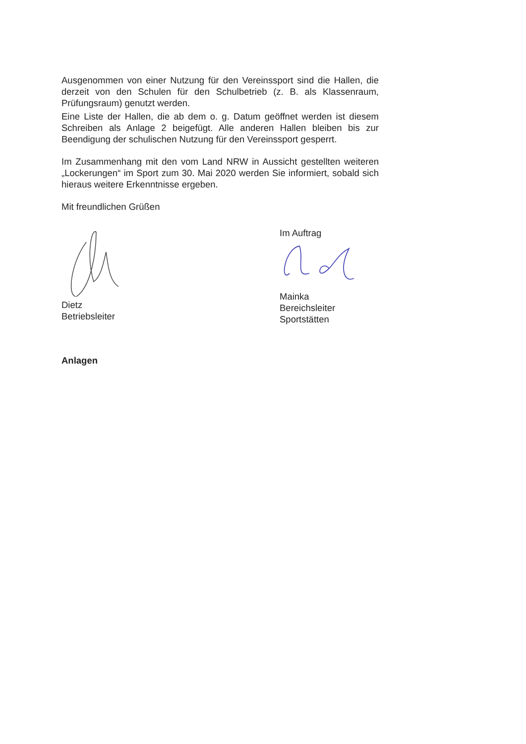Ausgenommen von einer Nutzung für den Vereinssport sind die Hallen, die derzeit von den Schulen für den Schulbetrieb (z. B. als Klassenraum, Prüfungsraum) genutzt werden.
Eine Liste der Hallen, die ab dem o. g. Datum geöffnet werden ist diesem Schreiben als Anlage 2 beigefügt. Alle anderen Hallen bleiben bis zur Beendigung der schulischen Nutzung für den Vereinssport gesperrt.
Im Zusammenhang mit den vom Land NRW in Aussicht gestellten weiteren „Lockerungen“ im Sport zum 30. Mai 2020 werden Sie informiert, sobald sich hieraus weitere Erkenntnisse ergeben.
Mit freundlichen Grüßen
Dietz
Betriebsleiter
Im Auftrag
Mainka
Bereichsleiter
Sportstätten
Anlagen